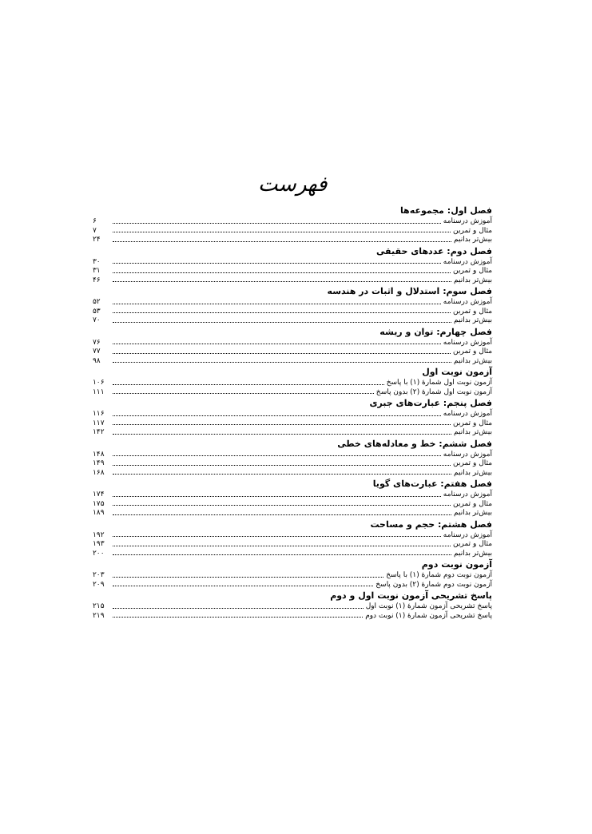فهرست
فصل اول: مجموعه‌ها
آموزش درسنامه ۶
مثال و تمرین ۷
بیش‌تر بدانیم ۲۴
فصل دوم: عددهای حقیقی
آموزش درسنامه ۳۰
مثال و تمرین ۳۱
بیش‌تر بدانیم ۴۶
فصل سوم: استدلال و اثبات در هندسه
آموزش درسنامه ۵۲
مثال و تمرین ۵۳
بیش‌تر بدانیم ۷۰
فصل چهارم: توان و ریشه
آموزش درسنامه ۷۶
مثال و تمرین ۷۷
بیش‌تر بدانیم ۹۸
آزمون نوبت اول
آزمون نوبت اول شمارهٔ (۱) با پاسخ ۱۰۶
آزمون نوبت اول شمارهٔ (۲) بدون پاسخ ۱۱۱
فصل پنجم: عبارت‌های جبری
آموزش درسنامه ۱۱۶
مثال و تمرین ۱۱۷
بیش‌تر بدانیم ۱۴۲
فصل ششم: خط و معادله‌های خطی
آموزش درسنامه ۱۴۸
مثال و تمرین ۱۴۹
بیش‌تر بدانیم ۱۶۸
فصل هفتم: عبارت‌های گویا
آموزش درسنامه ۱۷۴
مثال و تمرین ۱۷۵
بیش‌تر بدانیم ۱۸۹
فصل هشتم: حجم و مساحت
آموزش درسنامه ۱۹۲
مثال و تمرین ۱۹۳
بیش‌تر بدانیم ۲۰۰
آزمون نوبت دوم
آزمون نوبت دوم شمارهٔ (۱) با پاسخ ۲۰۳
آزمون نوبت دوم شمارهٔ (۲) بدون پاسخ ۲۰۹
پاسخ تشریحی آزمون نوبت اول و دوم
پاسخ تشریحی آزمون شمارهٔ (۱) نوبت اول ۲۱۵
پاسخ تشریحی آزمون شمارهٔ (۱) نوبت دوم ۲۱۹